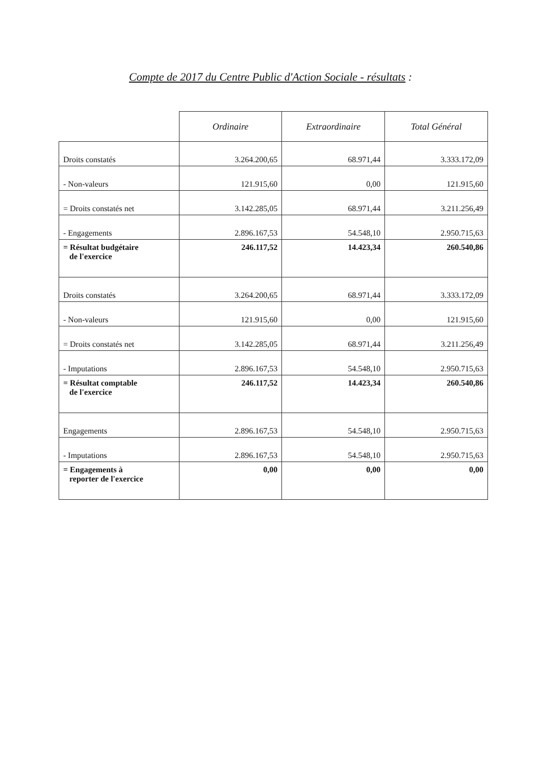Compte de 2017 du Centre Public d'Action Sociale - résultats :
| | Ordinaire | Extraordinaire | Total Général |
| --- | --- | --- | --- |
| Droits constatés | 3.264.200,65 | 68.971,44 | 3.333.172,09 |
| - Non-valeurs | 121.915,60 | 0,00 | 121.915,60 |
| = Droits constatés net | 3.142.285,05 | 68.971,44 | 3.211.256,49 |
| - Engagements | 2.896.167,53 | 54.548,10 | 2.950.715,63 |
| = Résultat budgétaire de l'exercice | 246.117,52 | 14.423,34 | 260.540,86 |
| Droits constatés | 3.264.200,65 | 68.971,44 | 3.333.172,09 |
| - Non-valeurs | 121.915,60 | 0,00 | 121.915,60 |
| = Droits constatés net | 3.142.285,05 | 68.971,44 | 3.211.256,49 |
| - Imputations | 2.896.167,53 | 54.548,10 | 2.950.715,63 |
| = Résultat comptable de l'exercice | 246.117,52 | 14.423,34 | 260.540,86 |
| Engagements | 2.896.167,53 | 54.548,10 | 2.950.715,63 |
| - Imputations | 2.896.167,53 | 54.548,10 | 2.950.715,63 |
| = Engagements à reporter de l'exercice | 0,00 | 0,00 | 0,00 |